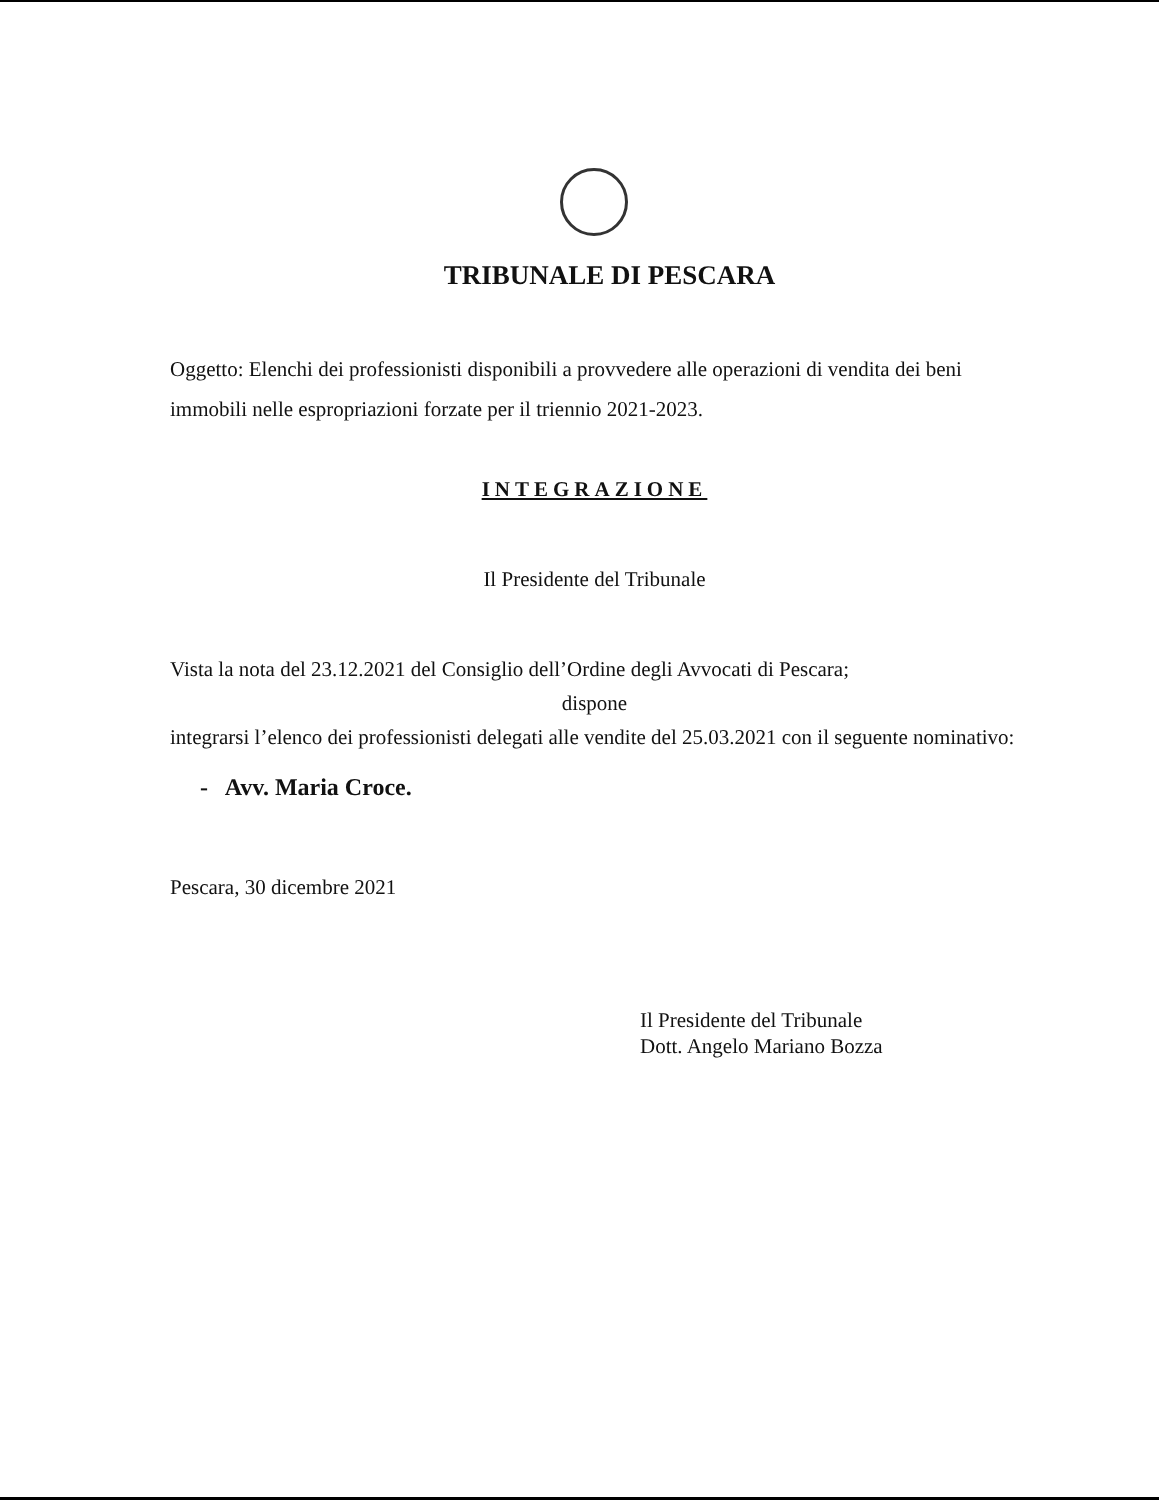TRIBUNALE DI PESCARA
Oggetto: Elenchi dei professionisti disponibili a provvedere alle operazioni di vendita dei beni immobili nelle espropriazioni forzate per il triennio 2021-2023.
INTEGRAZIONE
Il Presidente del Tribunale
Vista la nota del 23.12.2021 del Consiglio dell’Ordine degli Avvocati di Pescara;
dispone
integrarsi l’elenco dei professionisti delegati alle vendite del 25.03.2021 con il seguente nominativo:
- Avv. Maria Croce.
Pescara, 30 dicembre 2021
Il Presidente del Tribunale
Dott. Angelo Mariano Bozza